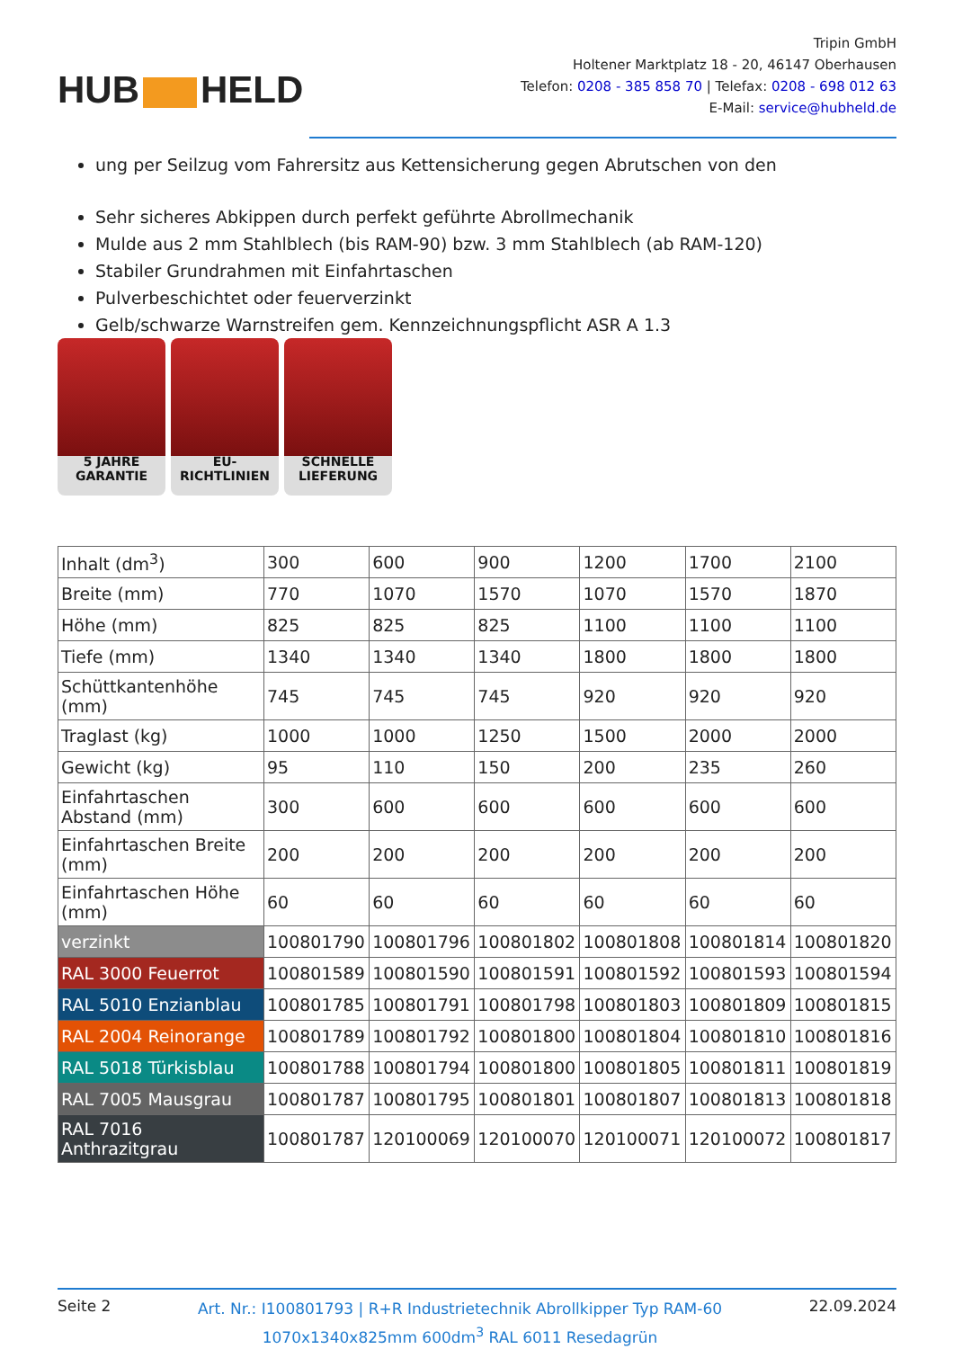HUB HELD
Tripin GmbH
Holtener Marktplatz 18 - 20, 46147 Oberhausen
Telefon: 0208 - 385 858 70 | Telefax: 0208 - 698 012 63
E-Mail: service@hubheld.de
ung per Seilzug vom Fahrersitz aus Kettensicherung gegen Abrutschen von den
Sehr sicheres Abkippen durch perfekt geführte Abrollmechanik
Mulde aus 2 mm Stahlblech (bis RAM-90) bzw. 3 mm Stahlblech (ab RAM-120)
Stabiler Grundrahmen mit Einfahrtaschen
Pulverbeschichtet oder feuerverzinkt
Gelb/schwarze Warnstreifen gem. Kennzeichnungspflicht ASR A 1.3
5 JAHRE
GARANTIE
EU-
RICHTLINIEN
SCHNELLE
LIEFERUNG
| Inhalt (dm<sup>3</sup>) | 300 | 600 | 900 | 1200 | 1700 | 2100 |
| Breite (mm) | 770 | 1070 | 1570 | 1070 | 1570 | 1870 |
| Höhe (mm) | 825 | 825 | 825 | 1100 | 1100 | 1100 |
| Tiefe (mm) | 1340 | 1340 | 1340 | 1800 | 1800 | 1800 |
| Schüttkantenhöhe (mm) | 745 | 745 | 745 | 920 | 920 | 920 |
| Traglast (kg) | 1000 | 1000 | 1250 | 1500 | 2000 | 2000 |
| Gewicht (kg) | 95 | 110 | 150 | 200 | 235 | 260 |
| Einfahrtaschen Abstand (mm) | 300 | 600 | 600 | 600 | 600 | 600 |
| Einfahrtaschen Breite (mm) | 200 | 200 | 200 | 200 | 200 | 200 |
| Einfahrtaschen Höhe (mm) | 60 | 60 | 60 | 60 | 60 | 60 |
| verzinkt | 100801790 | 100801796 | 100801802 | 100801808 | 100801814 | 100801820 |
| RAL 3000 Feuerrot | 100801589 | 100801590 | 100801591 | 100801592 | 100801593 | 100801594 |
| RAL 5010 Enzianblau | 100801785 | 100801791 | 100801798 | 100801803 | 100801809 | 100801815 |
| RAL 2004 Reinorange | 100801789 | 100801792 | 100801800 | 100801804 | 100801810 | 100801816 |
| RAL 5018 Türkisblau | 100801788 | 100801794 | 100801800 | 100801805 | 100801811 | 100801819 |
| RAL 7005 Mausgrau | 100801787 | 100801795 | 100801801 | 100801807 | 100801813 | 100801818 |
| RAL 7016 Anthrazitgrau | 100801787 | 120100069 | 120100070 | 120100071 | 120100072 | 100801817 |
Seite 2
Art. Nr.: I100801793 | R+R Industrietechnik Abrollkipper Typ RAM-60
1070x1340x825mm 600dm<sup>3</sup> RAL 6011 Resedagrün
22.09.2024